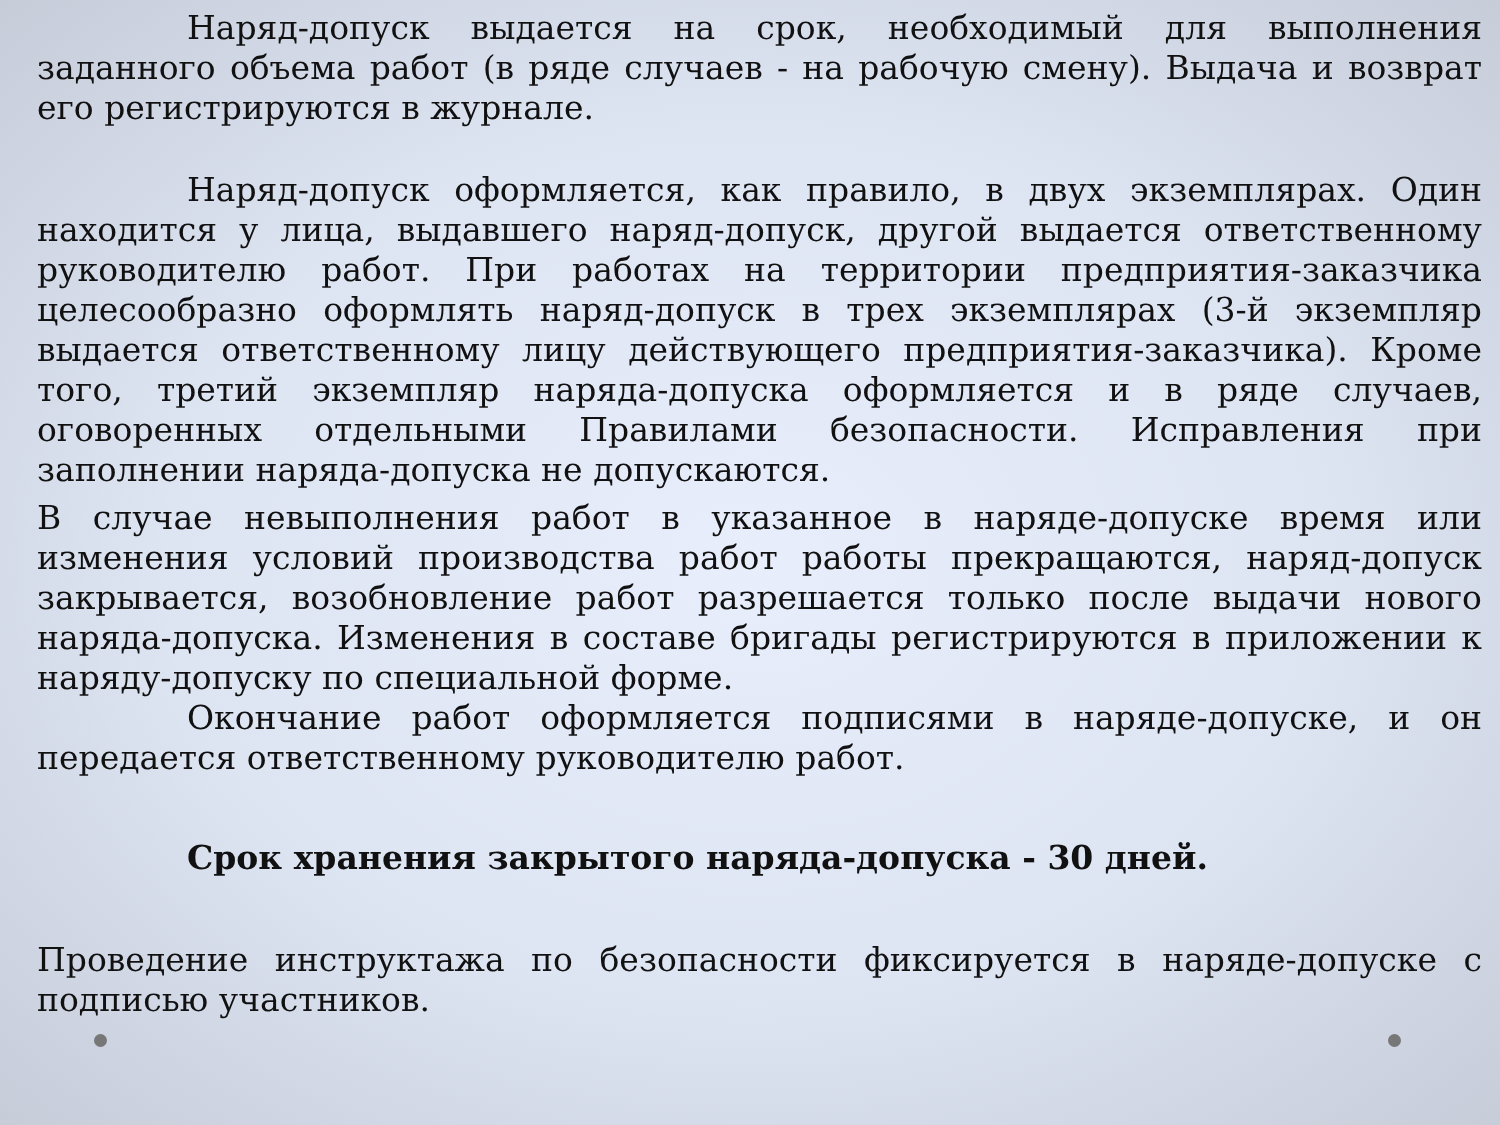Наряд-допуск выдается на срок, необходимый для выполнения заданного объема работ (в ряде случаев - на рабочую смену). Выдача и возврат его регистрируются в журнале.
Наряд-допуск оформляется, как правило, в двух экземплярах. Один находится у лица, выдавшего наряд-допуск, другой выдается ответственному руководителю работ. При работах на территории предприятия-заказчика целесообразно оформлять наряд-допуск в трех экземплярах (3-й экземпляр выдается ответственному лицу действующего предприятия-заказчика). Кроме того, третий экземпляр наряда-допуска оформляется и в ряде случаев, оговоренных отдельными Правилами безопасности. Исправления при заполнении наряда-допуска не допускаются.
В случае невыполнения работ в указанное в наряде-допуске время или изменения условий производства работ работы прекращаются, наряд-допуск закрывается, возобновление работ разрешается только после выдачи нового наряда-допуска. Изменения в составе бригады регистрируются в приложении к наряду-допуску по специальной форме.
Окончание работ оформляется подписями в наряде-допуске, и он передается ответственному руководителю работ.
Срок хранения закрытого наряда-допуска - 30 дней.
Проведение инструктажа по безопасности фиксируется в наряде-допуске с подписью участников.